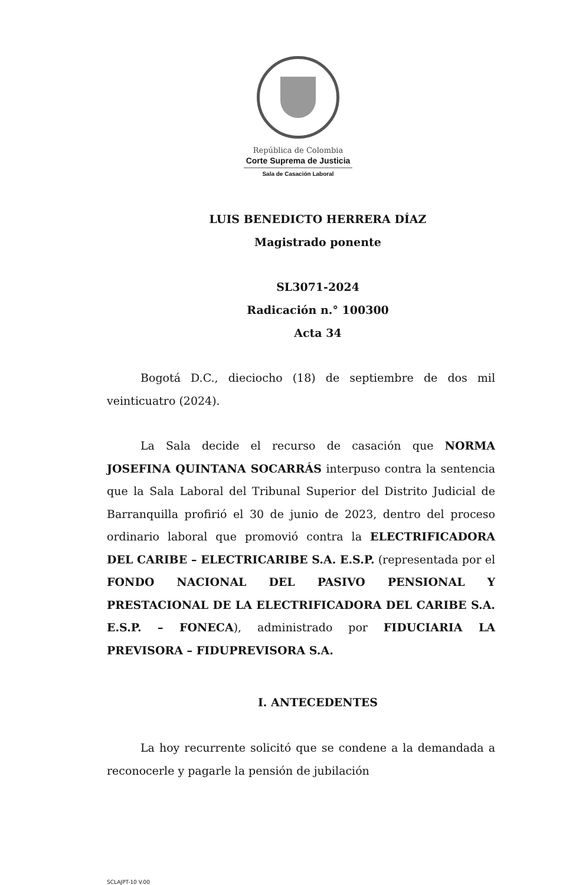República de Colombia
Corte Suprema de Justicia
Sala de Casación Laboral
LUIS BENEDICTO HERRERA DÍAZ
Magistrado ponente
SL3071-2024
Radicación n.° 100300
Acta 34
Bogotá D.C., dieciocho (18) de septiembre de dos mil veinticuatro (2024).
La Sala decide el recurso de casación que NORMA JOSEFINA QUINTANA SOCARRÁS interpuso contra la sentencia que la Sala Laboral del Tribunal Superior del Distrito Judicial de Barranquilla profirió el 30 de junio de 2023, dentro del proceso ordinario laboral que promovió contra la ELECTRIFICADORA DEL CARIBE – ELECTRICARIBE S.A. E.S.P. (representada por el FONDO NACIONAL DEL PASIVO PENSIONAL Y PRESTACIONAL DE LA ELECTRIFICADORA DEL CARIBE S.A. E.S.P. – FONECA), administrado por FIDUCIARIA LA PREVISORA – FIDUPREVISORA S.A.
I. ANTECEDENTES
La hoy recurrente solicitó que se condene a la demandada a reconocerle y pagarle la pensión de jubilación
SCLAJPT-10 V.00